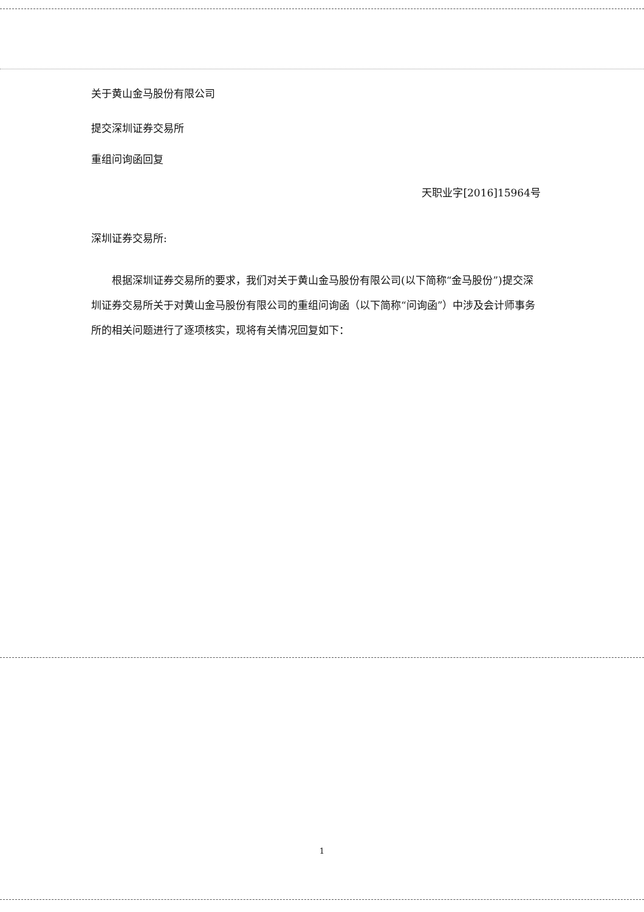关于黄山金马股份有限公司
提交深圳证券交易所
重组问询函回复
天职业字[2016]15964号
深圳证券交易所:
根据深圳证券交易所的要求，我们对关于黄山金马股份有限公司(以下简称“金马股份”)提交深圳证券交易所关于对黄山金马股份有限公司的重组问询函（以下简称“问询函”）中涉及会计师事务所的相关问题进行了逐项核实，现将有关情况回复如下：
1